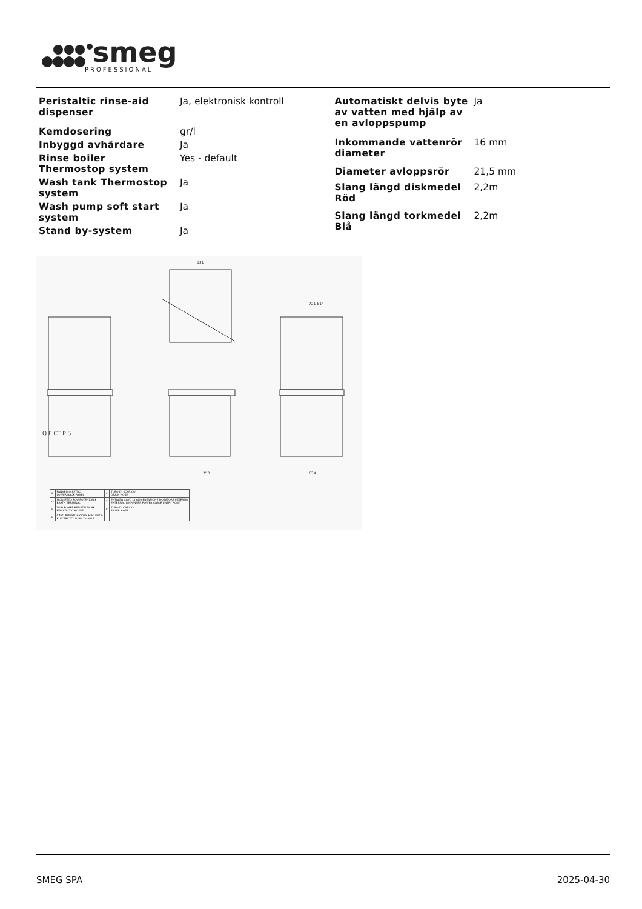smeg
PROFESSIONAL
| Peristaltic rinse-aid dispenser | Ja, elektronisk kontroll |
| Kemdosering | gr/l |
| Inbyggd avhärdare | Ja |
| Rinse boiler Thermostop system | Yes - default |
| Wash tank Thermostop system | Ja |
| Wash pump soft start system | Ja |
| Stand by-system | Ja |
| Automatiskt delvis byte av vatten med hjälp av en avloppspump | Ja |
| Inkommande vattenrör diameter | 16 mm |
| Diameter avloppsrör | 21,5 mm |
| Slang längd diskmedel Röd | 2,2m |
| Slang längd torkmedel Blå | 2,2m |
Q E CT P S
750
634
831
721 614
| R | PANNELLO RETRO LOWER BACK PANEL | S | TUBO DI SCARICO DRAIN HOSE |
| Q | MORSETTO EQUIPOTENZIALE EARTH TERMINAL | T | ENTRATA CAVO DI ALIMENTAZIONE DOSATORE ESTERNO EXTERNAL DISPENSER POWER CABLE ENTRY POINT |
| P | TUBI POMPE PERISTALTICHE PERISTALTIC HOSES | C | TUBO DI CARICO FILLER HOSE |
| E | CAVO ALIMENTAZIONE ELETTRICA ELECTRICITY SUPPLY CABLE | | |
SMEG SPA 2025-04-30